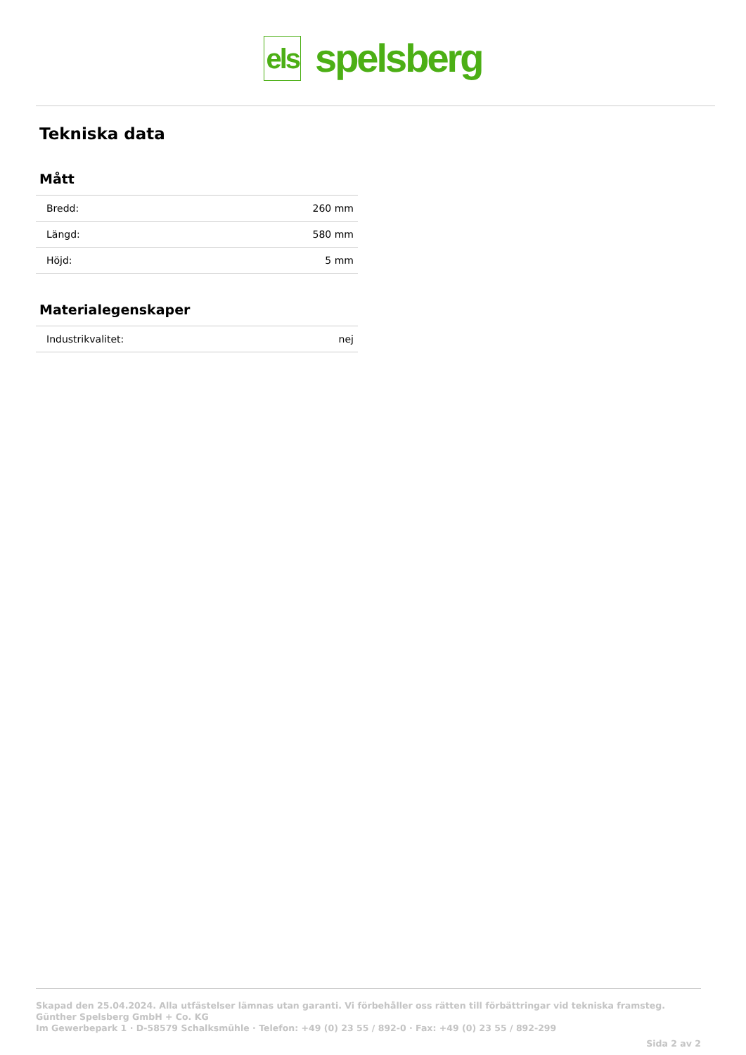els spelsberg
Tekniska data
Mått
| Bredd: | 260 mm |
| Längd: | 580 mm |
| Höjd: | 5 mm |
Materialegenskaper
| Industrikvalitet: | nej |
Skapad den 25.04.2024. Alla utfästelser lämnas utan garanti. Vi förbehåller oss rätten till förbättringar vid tekniska framsteg.
Günther Spelsberg GmbH + Co. KG
Im Gewerbepark 1 · D-58579 Schalksmühle · Telefon: +49 (0) 23 55 / 892-0 · Fax: +49 (0) 23 55 / 892-299
Sida 2 av 2